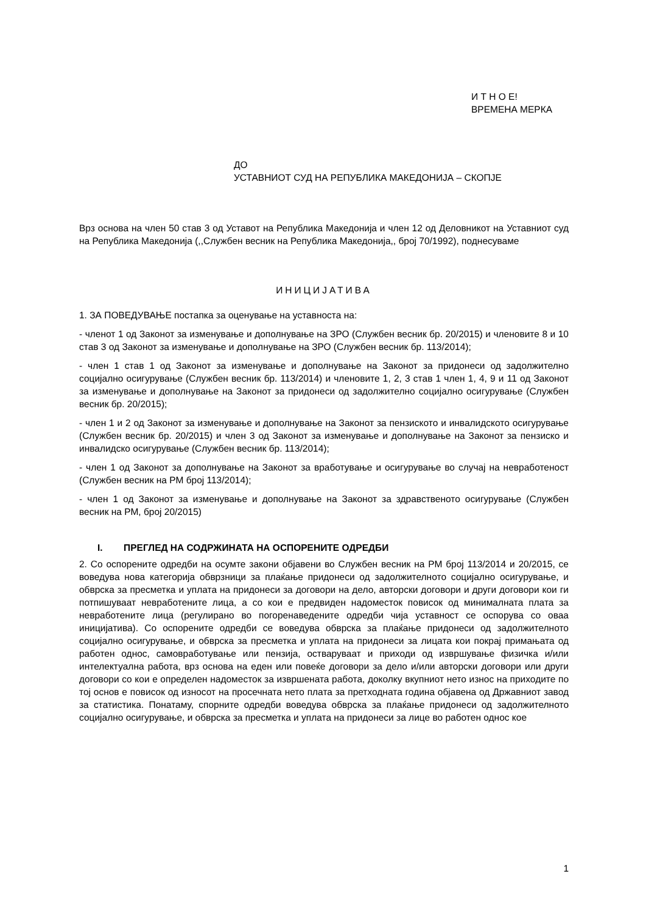И Т Н О Е!
ВРЕМЕНА МЕРКА
ДО
УСТАВНИОТ СУД НА РЕПУБЛИКА МАКЕДОНИЈА – СКОПЈЕ
Врз основа на член 50 став 3 од Уставот на Република Македонија и член 12 од Деловникот на Уставниот суд на Република Македонија (,,Службен весник на Република Македонија,, број 70/1992), поднесуваме
ИНИЦИЈАТИВА
1. ЗА ПОВЕДУВАЊЕ постапка за оценување на уставноста на:
- членот 1 од Законот за изменување и дополнување на ЗРО (Службен весник бр. 20/2015) и членовите 8 и 10 став 3 од Законот за изменување и дополнување на ЗРО (Службен весник бр. 113/2014);
- член 1 став 1 од Законот за изменување и дополнување на Законот за придонеси од задолжително социјално осигурување (Службен весник бр. 113/2014) и членовите 1, 2, 3 став 1 член 1, 4, 9 и 11 од Законот за изменување и дополнување на Законот за придонеси од задолжително социјално осигурување (Службен весник бр. 20/2015);
- член 1 и 2 од Законот за изменување и дополнување на Законот за пензиското и инвалидското осигурување (Службен весник бр. 20/2015) и член 3 од Законот за изменување и дополнување на Законот за пензиско и инвалидско осигурување (Службен весник бр. 113/2014);
- член 1 од Законот за дополнување на Законот за вработување и осигурување во случај на невработеност (Службен весник на РМ број 113/2014);
- член 1 од Законот за изменување и дополнување на Законот за здравственото осигурување (Службен весник на РМ, број 20/2015)
I. ПРЕГЛЕД НА СОДРЖИНАТА НА ОСПОРЕНИТЕ ОДРЕДБИ
2. Со оспорените одредби на осумте закони објавени во Службен весник на РМ број 113/2014 и 20/2015, се воведува нова категорија обврзници за плаќање придонеси од задолжителното социјално осигурување, и обврска за пресметка и уплата на придонеси за договори на дело, авторски договори и други договори кои ги потпишуваат невработените лица, а со кои е предвиден надоместок повисок од минималната плата за невработените лица (регулирано во погоренаведените одредби чија уставност се оспорува со оваа иницијатива). Со оспорените одредби се воведува обврска за плаќање придонеси од задолжителното социјално осигурување, и обврска за пресметка и уплата на придонеси за лицата кои покрај примањата од работен однос, самовработување или пензија, остваруваат и приходи од извршување физичка и/или интелектуална работа, врз основа на еден или повеќе договори за дело и/или авторски договори или други договори со кои е определен надоместок за извршената работа, доколку вкупниот нето износ на приходите по тој основ е повисок од износот на просечната нето плата за претходната година објавена од Државниот завод за статистика. Понатаму, спорните одредби воведува обврска за плаќање придонеси од задолжителното социјално осигурување, и обврска за пресметка и уплата на придонеси за лице во работен однос кое
1